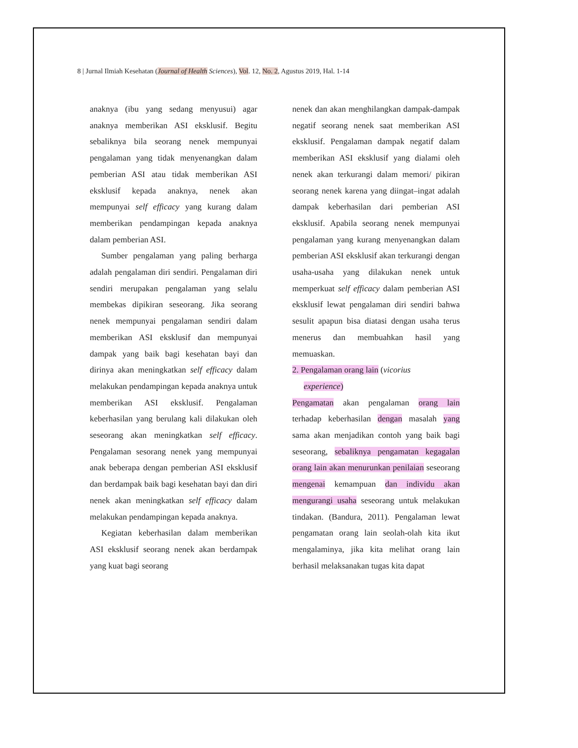8 | Jurnal Ilmiah Kesehatan (Journal of Health Sciences), Vol. 12, No. 2, Agustus 2019, Hal. 1-14
anaknya (ibu yang sedang menyusui) agar anaknya memberikan ASI eksklusif. Begitu sebaliknya bila seorang nenek mempunyai pengalaman yang tidak menyenangkan dalam pemberian ASI atau tidak memberikan ASI eksklusif kepada anaknya, nenek akan mempunyai self efficacy yang kurang dalam memberikan pendampingan kepada anaknya dalam pemberian ASI.
Sumber pengalaman yang paling berharga adalah pengalaman diri sendiri. Pengalaman diri sendiri merupakan pengalaman yang selalu membekas dipikiran seseorang. Jika seorang nenek mempunyai pengalaman sendiri dalam memberikan ASI eksklusif dan mempunyai dampak yang baik bagi kesehatan bayi dan dirinya akan meningkatkan self efficacy dalam melakukan pendampingan kepada anaknya untuk memberikan ASI eksklusif. Pengalaman keberhasilan yang berulang kali dilakukan oleh seseorang akan meningkatkan self efficacy. Pengalaman sesorang nenek yang mempunyai anak beberapa dengan pemberian ASI eksklusif dan berdampak baik bagi kesehatan bayi dan diri nenek akan meningkatkan self efficacy dalam melakukan pendampingan kepada anaknya.
Kegiatan keberhasilan dalam memberikan ASI eksklusif seorang nenek akan berdampak yang kuat bagi seorang
nenek dan akan menghilangkan dampak-dampak negatif seorang nenek saat memberikan ASI eksklusif. Pengalaman dampak negatif dalam memberikan ASI eksklusif yang dialami oleh nenek akan terkurangi dalam memori/ pikiran seorang nenek karena yang diingat–ingat adalah dampak keberhasilan dari pemberian ASI eksklusif. Apabila seorang nenek mempunyai pengalaman yang kurang menyenangkan dalam pemberian ASI eksklusif akan terkurangi dengan usaha-usaha yang dilakukan nenek untuk memperkuat self efficacy dalam pemberian ASI eksklusif lewat pengalaman diri sendiri bahwa sesulit apapun bisa diatasi dengan usaha terus menerus dan membuahkan hasil yang memuaskan.
2. Pengalaman orang lain (vicorius
experience)
Pengamatan akan pengalaman orang lain terhadap keberhasilan dengan masalah yang sama akan menjadikan contoh yang baik bagi seseorang, sebaliknya pengamatan kegagalan orang lain akan menurunkan penilaian seseorang mengenai kemampuan dan individu akan mengurangi usaha seseorang untuk melakukan tindakan. (Bandura, 2011). Pengalaman lewat pengamatan orang lain seolah-olah kita ikut mengalaminya, jika kita melihat orang lain berhasil melaksanakan tugas kita dapat